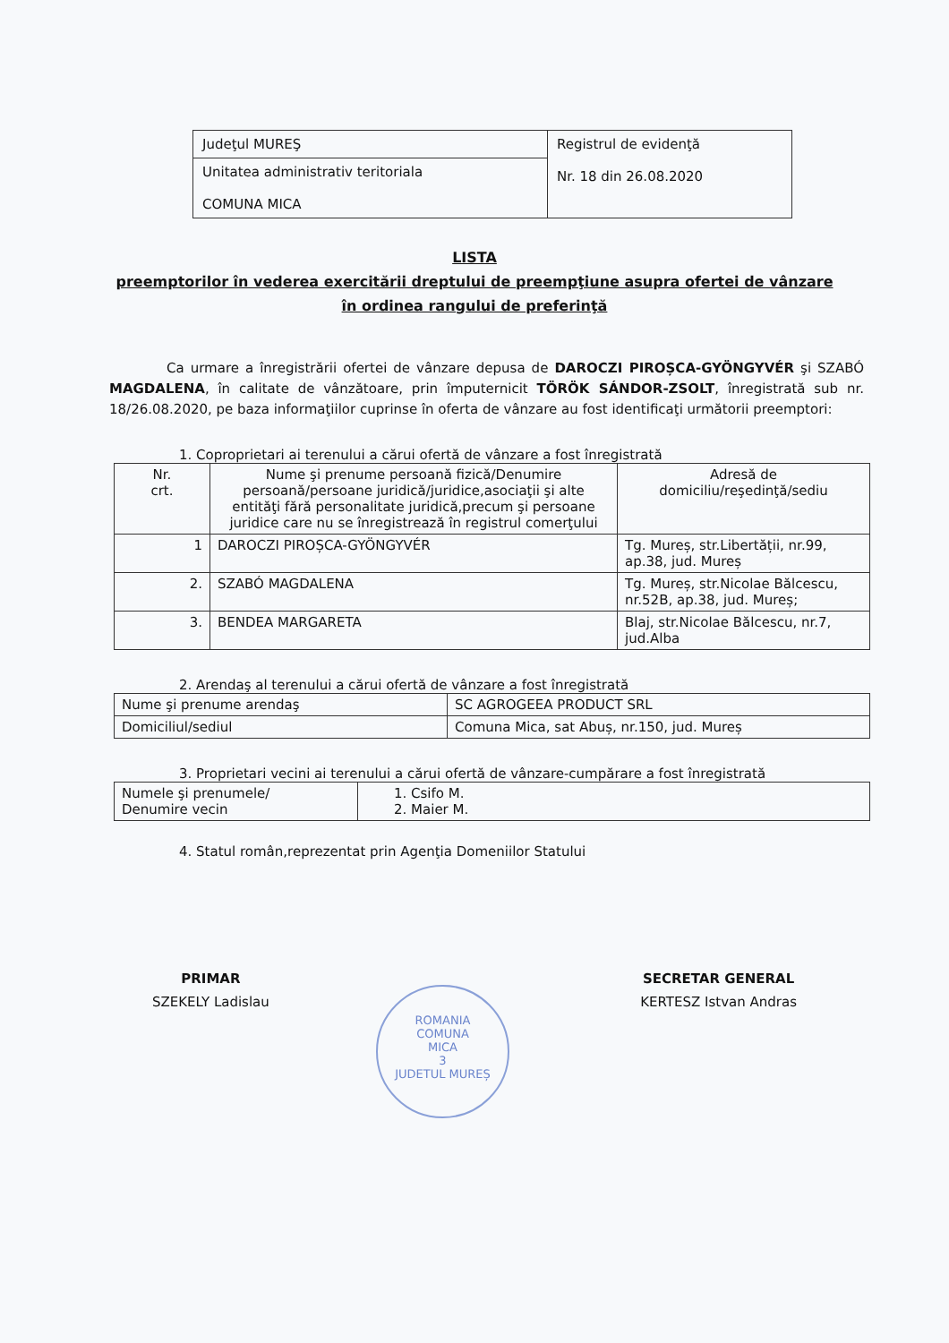| Judeţul MUREŞ | Registrul de evidenţă Nr. 18 din 26.08.2020 |
| Unitatea administrativ teritoriala COMUNA MICA | |
LISTA
preemptorilor în vederea exercitării dreptului de preempţiune asupra ofertei de vânzare
în ordinea rangului de preferinţă
Ca urmare a înregistrării ofertei de vânzare depusa de DAROCZI PIROȘCA-GYÖNGYVÉR şi SZABÓ MAGDALENA, în calitate de vânzătoare, prin împuternicit TÖRÖK SÁNDOR-ZSOLT, înregistrată sub nr. 18/26.08.2020, pe baza informaţiilor cuprinse în oferta de vânzare au fost identificaţi următorii preemptori:
1. Coproprietari ai terenului a cărui ofertă de vânzare a fost înregistrată
| Nr. crt. | Nume şi prenume persoană fizică/Denumire persoană/persoane juridică/juridice,asociaţii şi alte entităţi fără personalitate juridică,precum şi persoane juridice care nu se înregistrează în registrul comerţului | Adresă de domiciliu/reşedinţă/sediu |
| --- | --- | --- |
| 1 | DAROCZI PIROȘCA-GYÖNGYVÉR | Tg. Mureș, str.Libertății, nr.99, ap.38, jud. Mureș |
| 2. | SZABÓ MAGDALENA | Tg. Mureș, str.Nicolae Bălcescu, nr.52B, ap.38, jud. Mureș; |
| 3. | BENDEA MARGARETA | Blaj, str.Nicolae Bălcescu, nr.7, jud.Alba |
2. Arendaş al terenului a cărui ofertă de vânzare a fost înregistrată
| Nume şi prenume arendaş | SC AGROGEEA PRODUCT SRL |
| Domiciliul/sediul | Comuna Mica, sat Abuș, nr.150, jud. Mureș |
3. Proprietari vecini ai terenului a cărui ofertă de vânzare-cumpărare a fost înregistrată
| Numele şi prenumele/ Denumire vecin | 1. Csifo M. 2. Maier M. |
4. Statul român,reprezentat prin Agenţia Domeniilor Statului
PRIMAR
SZEKELY Ladislau
SECRETAR GENERAL
KERTESZ Istvan Andras
ROMANIA
COMUNA
MICA
3
JUDETUL MUREȘ